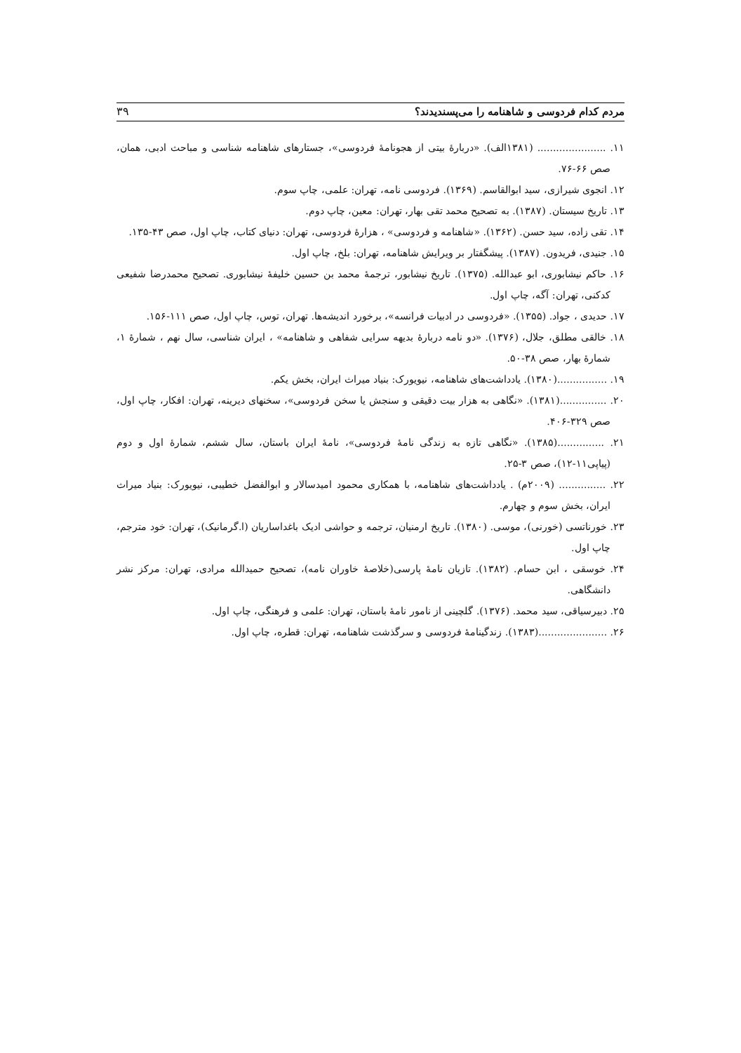مردم کدام فردوسی و شاهنامه را می‌پسندیدند؟ ۳۹
۱۱. ...................... (۱۳۸۱الف). «دربارهٔ بیتی از هجونامهٔ فردوسی»، جستارهای شاهنامه شناسی و مباحث ادبی، همان، صص ۶۶-۷۶.
۱۲. انجوی شیرازی، سید ابوالقاسم. (۱۳۶۹). فردوسی نامه، تهران: علمی، چاپ سوم.
۱۳. تاریخ سیستان. (۱۳۸۷). به تصحیح محمد تقی بهار، تهران: معین، چاپ دوم.
۱۴. تقی زاده، سید حسن. (۱۳۶۲). «شاهنامه و فردوسی» ، هزارهٔ فردوسی، تهران: دنیای کتاب، چاپ اول، صص ۴۳-۱۳۵.
۱۵. جنیدی، فریدون. (۱۳۸۷). پیشگفتار بر ویرایش شاهنامه، تهران: بلخ، چاپ اول.
۱۶. حاکم نیشابوری، ابو عبدالله. (۱۳۷۵). تاریخ نیشابور، ترجمهٔ محمد بن حسین خلیفهٔ نیشابوری. تصحیح محمدرضا شفیعی کدکنی، تهران: آگه، چاپ اول.
۱۷. حدیدی ، جواد. (۱۳۵۵). «فردوسی در ادبیات فرانسه»، برخورد اندیشه‌ها. تهران، توس، چاپ اول، صص ۱۱۱-۱۵۶.
۱۸. خالقی مطلق، جلال، (۱۳۷۶). «دو نامه دربارهٔ بدیهه سرایی شفاهی و شاهنامه» ، ایران شناسی، سال نهم ، شمارهٔ ۱، شمارهٔ بهار، صص ۳۸-۵۰.
۱۹. ................(۱۳۸۰). یادداشت‌های شاهنامه، نیویورک: بنیاد میراث ایران، بخش یکم.
۲۰. ...............(۱۳۸۱). «نگاهی به هزار بیت دقیقی و سنجش یا سخن فردوسی»، سخنهای دیرینه، تهران: افکار، چاپ اول، صص ۳۲۹-۴۰۶.
۲۱. ...............(۱۳۸۵). «نگاهی تازه به زندگی نامهٔ فردوسی»، نامهٔ ایران باستان، سال ششم، شمارهٔ اول و دوم (پیاپی۱۱-۱۲)، صص ۳-۲۵.
۲۲. ............... (۲۰۰۹م) . یادداشت‌های شاهنامه، با همکاری محمود امیدسالار و ابوالفضل خطیبی، نیویورک: بنیاد میراث ایران، بخش سوم و چهارم.
۲۳. خورناتسی (خورنی)، موسی. (۱۳۸۰). تاریخ ارمنیان، ترجمه و حواشی ادیک باغداساریان (ا.گرمانیک)، تهران: خود مترجم، چاپ اول.
۲۴. خوسقی ، ابن حسام. (۱۳۸۲). تازیان نامهٔ پارسی(خلاصهٔ خاوران نامه)، تصحیح حمیدالله مرادی، تهران: مرکز نشر دانشگاهی.
۲۵. دبیرسیاقی، سید محمد. (۱۳۷۶). گلچینی از نامور نامهٔ باستان، تهران: علمی و فرهنگی، چاپ اول.
۲۶. ......................(۱۳۸۳). زندگینامهٔ فردوسی و سرگذشت شاهنامه، تهران: قطره، چاپ اول.